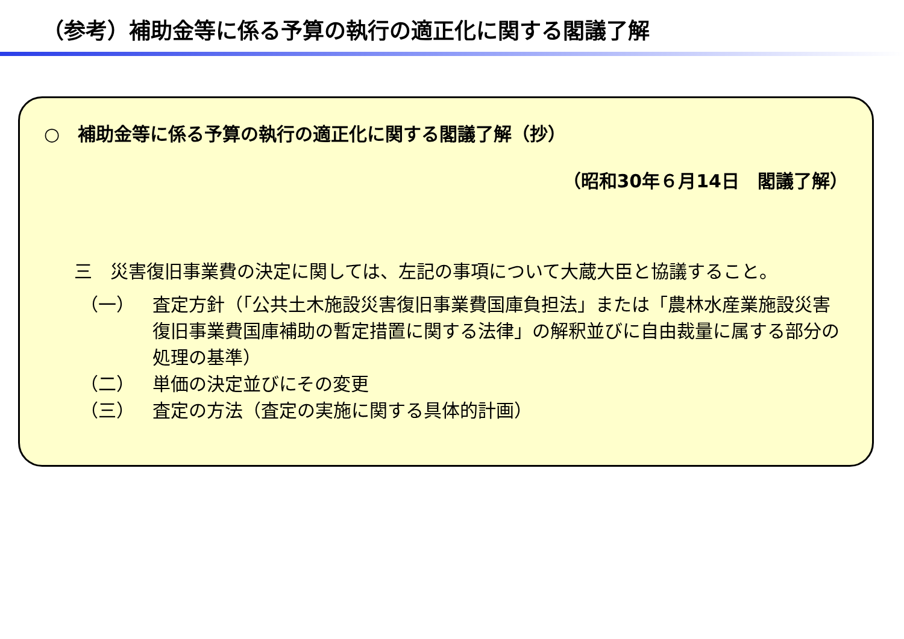（参考）補助金等に係る予算の執行の適正化に関する閣議了解
○　補助金等に係る予算の執行の適正化に関する閣議了解（抄）
（昭和30年６月14日　閣議了解）
三　災害復旧事業費の決定に関しては、左記の事項について大蔵大臣と協議すること。
（一） 査定方針（「公共土木施設災害復旧事業費国庫負担法」または「農林水産業施設災害復旧事業費国庫補助の暫定措置に関する法律」の解釈並びに自由裁量に属する部分の処理の基準）
（二） 単価の決定並びにその変更
（三） 査定の方法（査定の実施に関する具体的計画）